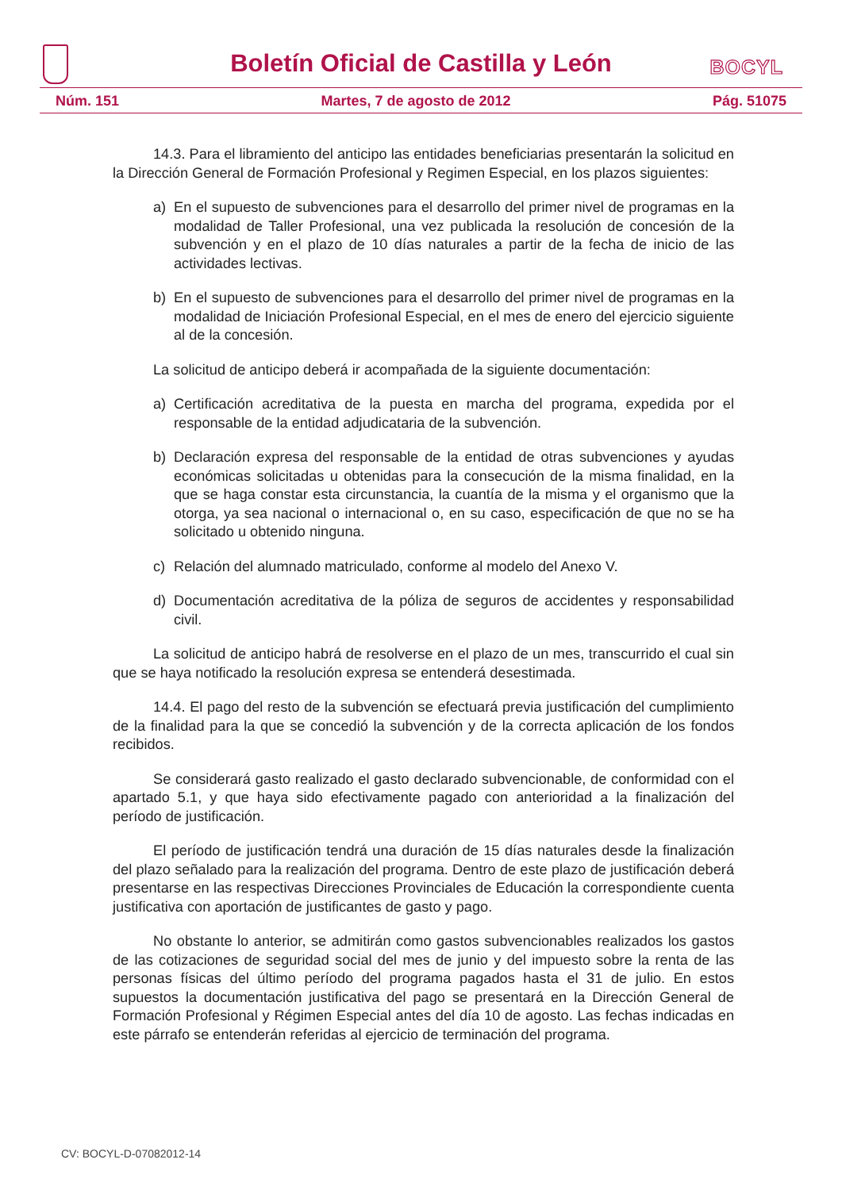Boletín Oficial de Castilla y León
BOCYL
Núm. 151 Martes, 7 de agosto de 2012 Pág. 51075
14.3. Para el libramiento del anticipo las entidades beneficiarias presentarán la solicitud en la Dirección General de Formación Profesional y Regimen Especial, en los plazos siguientes:
a) En el supuesto de subvenciones para el desarrollo del primer nivel de programas en la modalidad de Taller Profesional, una vez publicada la resolución de concesión de la subvención y en el plazo de 10 días naturales a partir de la fecha de inicio de las actividades lectivas.
b) En el supuesto de subvenciones para el desarrollo del primer nivel de programas en la modalidad de Iniciación Profesional Especial, en el mes de enero del ejercicio siguiente al de la concesión.
La solicitud de anticipo deberá ir acompañada de la siguiente documentación:
a) Certificación acreditativa de la puesta en marcha del programa, expedida por el responsable de la entidad adjudicataria de la subvención.
b) Declaración expresa del responsable de la entidad de otras subvenciones y ayudas económicas solicitadas u obtenidas para la consecución de la misma finalidad, en la que se haga constar esta circunstancia, la cuantía de la misma y el organismo que la otorga, ya sea nacional o internacional o, en su caso, especificación de que no se ha solicitado u obtenido ninguna.
c) Relación del alumnado matriculado, conforme al modelo del Anexo V.
d) Documentación acreditativa de la póliza de seguros de accidentes y responsabilidad civil.
La solicitud de anticipo habrá de resolverse en el plazo de un mes, transcurrido el cual sin que se haya notificado la resolución expresa se entenderá desestimada.
14.4. El pago del resto de la subvención se efectuará previa justificación del cumplimiento de la finalidad para la que se concedió la subvención y de la correcta aplicación de los fondos recibidos.
Se considerará gasto realizado el gasto declarado subvencionable, de conformidad con el apartado 5.1, y que haya sido efectivamente pagado con anterioridad a la finalización del período de justificación.
El período de justificación tendrá una duración de 15 días naturales desde la finalización del plazo señalado para la realización del programa. Dentro de este plazo de justificación deberá presentarse en las respectivas Direcciones Provinciales de Educación la correspondiente cuenta justificativa con aportación de justificantes de gasto y pago.
No obstante lo anterior, se admitirán como gastos subvencionables realizados los gastos de las cotizaciones de seguridad social del mes de junio y del impuesto sobre la renta de las personas físicas del último período del programa pagados hasta el 31 de julio. En estos supuestos la documentación justificativa del pago se presentará en la Dirección General de Formación Profesional y Régimen Especial antes del día 10 de agosto. Las fechas indicadas en este párrafo se entenderán referidas al ejercicio de terminación del programa.
CV: BOCYL-D-07082012-14